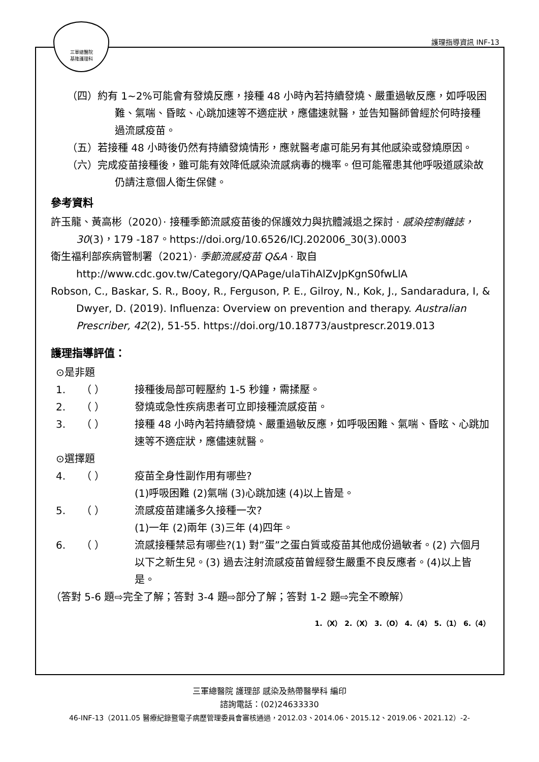三軍總醫院
基隆護理科
護理指導資訊 INF-13
（四）約有 1~2%可能會有發燒反應，接種 48 小時內若持續發燒、嚴重過敏反應，如呼吸困難、氣喘、昏眩、心跳加速等不適症狀，應儘速就醫，並告知醫師曾經於何時接種過流感疫苗。
（五）若接種 48 小時後仍然有持續發燒情形，應就醫考慮可能另有其他感染或發燒原因。
（六）完成疫苗接種後，雖可能有效降低感染流感病毒的機率。但可能罹患其他呼吸道感染故仍請注意個人衛生保健。
參考資料
許玉龍、黃高彬（2020）· 接種季節流感疫苗後的保護效力與抗體減退之探討 · 感染控制雜誌，30(3)，179 -187。https://doi.org/10.6526/ICJ.202006_30(3).0003
衛生福利部疾病管制署（2021）· 季節流感疫苗 Q&A · 取自 http://www.cdc.gov.tw/Category/QAPage/ulaTihAlZvJpKgnS0fwLlA
Robson, C., Baskar, S. R., Booy, R., Ferguson, P. E., Gilroy, N., Kok, J., Sandaradura, I, & Dwyer, D. (2019). Influenza: Overview on prevention and therapy. Australian Prescriber, 42(2), 51-55. https://doi.org/10.18773/austprescr.2019.013
護理指導評值：
⊙是非題
1. （ ） 接種後局部可輕壓約 1-5 秒鐘，需揉壓。
2. （ ） 發燒或急性疾病患者可立即接種流感疫苗。
3. （ ） 接種 48 小時內若持續發燒、嚴重過敏反應，如呼吸困難、氣喘、昏眩、心跳加速等不適症狀，應儘速就醫。
⊙選擇題
4. （ ） 疫苗全身性副作用有哪些?
(1)呼吸困難 (2)氣喘 (3)心跳加速 (4)以上皆是。
5. （ ） 流感疫苗建議多久接種一次?
(1)一年 (2)兩年 (3)三年 (4)四年。
6. （ ） 流感接種禁忌有哪些?(1) 對”蛋”之蛋白質或疫苗其他成份過敏者。(2) 六個月以下之新生兒。(3) 過去注射流感疫苗曾經發生嚴重不良反應者。(4)以上皆是。
（答對 5-6 題⇨完全了解；答對 3-4 題⇨部分了解；答對 1-2 題⇨完全不瞭解）
1.（X） 2.（X） 3.（O） 4.（4） 5.（1） 6.（4）
三軍總醫院 護理部 感染及熱帶醫學科 編印
諮詢電話：(02)24633330
46-INF-13（2011.05 醫療紀錄暨電子病歷管理委員會審核通過，2012.03、2014.06、2015.12、2019.06、2021.12）-2-